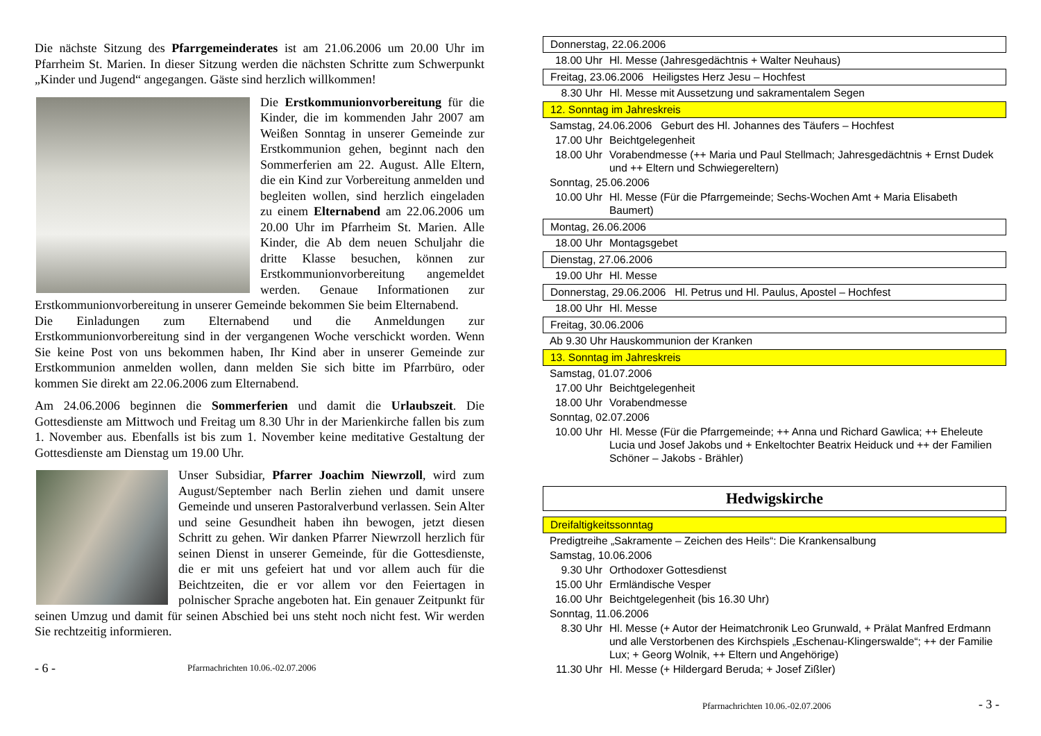Die nächste Sitzung des Pfarrgemeinderates ist am 21.06.2006 um 20.00 Uhr im Pfarrheim St. Marien. In dieser Sitzung werden die nächsten Schritte zum Schwerpunkt „Kinder und Jugend“ angegangen. Gäste sind herzlich willkommen!
Die Erstkommunionvorbereitung für die Kinder, die im kommenden Jahr 2007 am Weißen Sonntag in unserer Gemeinde zur Erstkommunion gehen, beginnt nach den Sommerferien am 22. August. Alle Eltern, die ein Kind zur Vorbereitung anmelden und begleiten wollen, sind herzlich eingeladen zu einem Elternabend am 22.06.2006 um 20.00 Uhr im Pfarrheim St. Marien. Alle Kinder, die Ab dem neuen Schuljahr die dritte Klasse besuchen, können zur Erstkommunionvorbereitung angemeldet werden. Genaue Informationen zur Erstkommunionvorbereitung in unserer Gemeinde bekommen Sie beim Elternabend.
Die Einladungen zum Elternabend und die Anmeldungen zur Erstkommunionvorbereitung sind in der vergangenen Woche verschickt worden. Wenn Sie keine Post von uns bekommen haben, Ihr Kind aber in unserer Gemeinde zur Erstkommunion anmelden wollen, dann melden Sie sich bitte im Pfarrbüro, oder kommen Sie direkt am 22.06.2006 zum Elternabend.
Am 24.06.2006 beginnen die Sommerferien und damit die Urlaubszeit. Die Gottesdienste am Mittwoch und Freitag um 8.30 Uhr in der Marienkirche fallen bis zum 1. November aus. Ebenfalls ist bis zum 1. November keine meditative Gestaltung der Gottesdienste am Dienstag um 19.00 Uhr.
Unser Subsidiar, Pfarrer Joachim Niewrzoll, wird zum August/September nach Berlin ziehen und damit unsere Gemeinde und unseren Pastoralverbund verlassen. Sein Alter und seine Gesundheit haben ihn bewogen, jetzt diesen Schritt zu gehen. Wir danken Pfarrer Niewrzoll herzlich für seinen Dienst in unserer Gemeinde, für die Gottesdienste, die er mit uns gefeiert hat und vor allem auch für die Beichtzeiten, die er vor allem vor den Feiertagen in polnischer Sprache angeboten hat. Ein genauer Zeitpunkt für seinen Umzug und damit für seinen Abschied bei uns steht noch nicht fest. Wir werden Sie rechtzeitig informieren.
- 6 - Pfarrnachrichten 10.06.-02.07.2006
Donnerstag, 22.06.2006
18.00 Uhr Hl. Messe (Jahresgedächtnis + Walter Neuhaus)
Freitag, 23.06.2006 Heiligstes Herz Jesu – Hochfest
8.30 Uhr Hl. Messe mit Aussetzung und sakramentalem Segen
12. Sonntag im Jahreskreis
Samstag, 24.06.2006 Geburt des Hl. Johannes des Täufers – Hochfest
17.00 Uhr Beichtgelegenheit
18.00 Uhr Vorabendmesse (++ Maria und Paul Stellmach; Jahresgedächtnis + Ernst Dudek und ++ Eltern und Schwiegereltern)
Sonntag, 25.06.2006
10.00 Uhr Hl. Messe (Für die Pfarrgemeinde; Sechs-Wochen Amt + Maria Elisabeth Baumert)
Montag, 26.06.2006
18.00 Uhr Montagsgebet
Dienstag, 27.06.2006
19.00 Uhr Hl. Messe
Donnerstag, 29.06.2006 Hl. Petrus und Hl. Paulus, Apostel – Hochfest
18.00 Uhr Hl. Messe
Freitag, 30.06.2006
Ab 9.30 Uhr Hauskommunion der Kranken
13. Sonntag im Jahreskreis
Samstag, 01.07.2006
17.00 Uhr Beichtgelegenheit
18.00 Uhr Vorabendmesse
Sonntag, 02.07.2006
10.00 Uhr Hl. Messe (Für die Pfarrgemeinde; ++ Anna und Richard Gawlica; ++ Eheleute Lucia und Josef Jakobs und + Enkeltochter Beatrix Heiduck und ++ der Familien Schöner – Jakobs - Brähler)
Hedwigskirche
Dreifaltigkeitssonntag
Predigtreihe „Sakramente – Zeichen des Heils“: Die Krankensalbung
Samstag, 10.06.2006
9.30 Uhr Orthodoxer Gottesdienst
15.00 Uhr Ermländische Vesper
16.00 Uhr Beichtgelegenheit (bis 16.30 Uhr)
Sonntag, 11.06.2006
8.30 Uhr Hl. Messe (+ Autor der Heimatchronik Leo Grunwald, + Prälat Manfred Erdmann und alle Verstorbenen des Kirchspiels „Eschenau-Klingerswalde“; ++ der Familie Lux; + Georg Wolnik, ++ Eltern und Angehörige)
11.30 Uhr Hl. Messe (+ Hildergard Beruda; + Josef Zißler)
Pfarrnachrichten 10.06.-02.07.2006 - 3 -